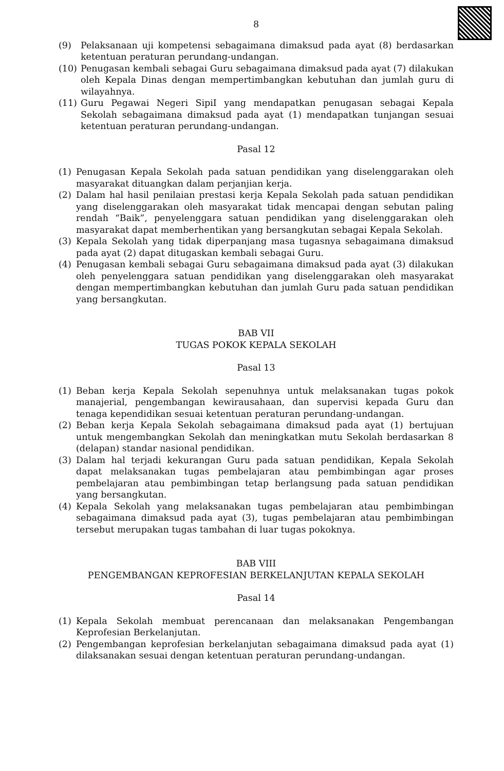8
(9) Pelaksanaan uji kompetensi sebagaimana dimaksud pada ayat (8) berdasarkan ketentuan peraturan perundang-undangan.
(10) Penugasan kembali sebagai Guru sebagaimana dimaksud pada ayat (7) dilakukan oleh Kepala Dinas dengan mempertimbangkan kebutuhan dan jumlah guru di wilayahnya.
(11) Guru Pegawai Negeri SipiI yang mendapatkan penugasan sebagai Kepala Sekolah sebagaimana dimaksud pada ayat (1) mendapatkan tunjangan sesuai ketentuan peraturan perundang-undangan.
Pasal 12
(1) Penugasan Kepala Sekolah pada satuan pendidikan yang diselenggarakan oleh masyarakat dituangkan dalam perjanjian kerja.
(2) Dalam hal hasil penilaian prestasi kerja Kepala Sekolah pada satuan pendidikan yang diselenggarakan oleh masyarakat tidak mencapai dengan sebutan paling rendah “Baik”, penyelenggara satuan pendidikan yang diselenggarakan oleh masyarakat dapat memberhentikan yang bersangkutan sebagai Kepala Sekolah.
(3) Kepala Sekolah yang tidak diperpanjang masa tugasnya sebagaimana dimaksud pada ayat (2) dapat ditugaskan kembali sebagai Guru.
(4) Penugasan kembali sebagai Guru sebagaimana dimaksud pada ayat (3) dilakukan oleh penyelenggara satuan pendidikan yang diselenggarakan oleh masyarakat dengan mempertimbangkan kebutuhan dan jumlah Guru pada satuan pendidikan yang bersangkutan.
BAB VII
TUGAS POKOK KEPALA SEKOLAH
Pasal 13
(1) Beban kerja Kepala Sekolah sepenuhnya untuk melaksanakan tugas pokok manajerial, pengembangan kewirausahaan, dan supervisi kepada Guru dan tenaga kependidikan sesuai ketentuan peraturan perundang-undangan.
(2) Beban kerja Kepala Sekolah sebagaimana dimaksud pada ayat (1) bertujuan untuk mengembangkan Sekolah dan meningkatkan mutu Sekolah berdasarkan 8 (delapan) standar nasional pendidikan.
(3) Dalam hal terjadi kekurangan Guru pada satuan pendidikan, Kepala Sekolah dapat melaksanakan tugas pembelajaran atau pembimbingan agar proses pembelajaran atau pembimbingan tetap berlangsung pada satuan pendidikan yang bersangkutan.
(4) Kepala Sekolah yang melaksanakan tugas pembelajaran atau pembimbingan sebagaimana dimaksud pada ayat (3), tugas pembelajaran atau pembimbingan tersebut merupakan tugas tambahan di luar tugas pokoknya.
BAB VIII
PENGEMBANGAN KEPROFESIAN BERKELANJUTAN KEPALA SEKOLAH
Pasal 14
(1) Kepala Sekolah membuat perencanaan dan melaksanakan Pengembangan Keprofesian Berkelanjutan.
(2) Pengembangan keprofesian berkelanjutan sebagaimana dimaksud pada ayat (1) dilaksanakan sesuai dengan ketentuan peraturan perundang-undangan.